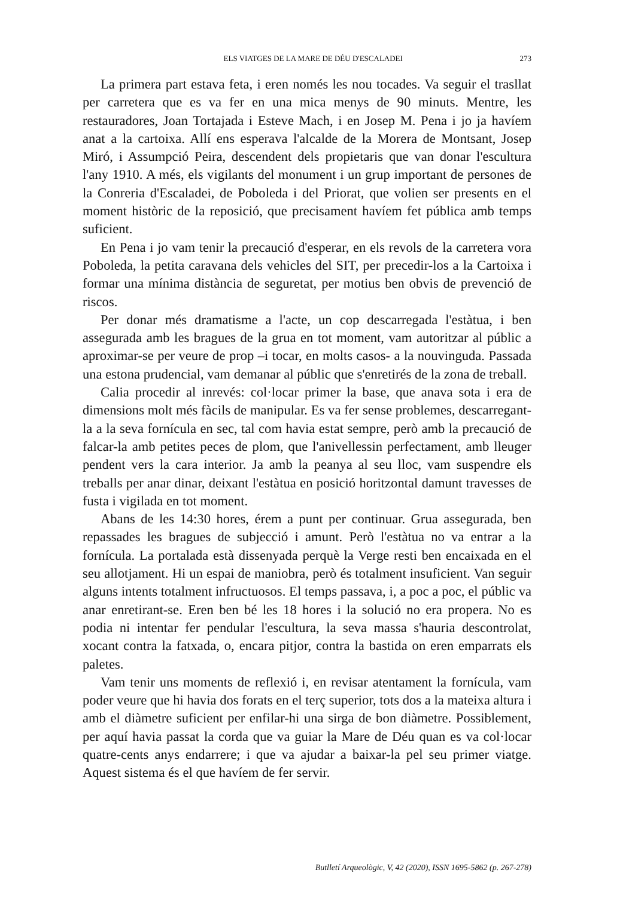ELS VIATGES DE LA MARE DE DÉU D'ESCALADEI 273
La primera part estava feta, i eren només les nou tocades. Va seguir el trasllat per carretera que es va fer en una mica menys de 90 minuts. Mentre, les restauradores, Joan Tortajada i Esteve Mach, i en Josep M. Pena i jo ja havíem anat a la cartoixa. Allí ens esperava l'alcalde de la Morera de Montsant, Josep Miró, i Assumpció Peira, descendent dels propietaris que van donar l'escultura l'any 1910. A més, els vigilants del monument i un grup important de persones de la Conreria d'Escaladei, de Poboleda i del Priorat, que volien ser presents en el moment històric de la reposició, que precisament havíem fet pública amb temps suficient.
En Pena i jo vam tenir la precaució d'esperar, en els revols de la carretera vora Poboleda, la petita caravana dels vehicles del SIT, per precedir-los a la Cartoixa i formar una mínima distància de seguretat, per motius ben obvis de prevenció de riscos.
Per donar més dramatisme a l'acte, un cop descarregada l'estàtua, i ben assegurada amb les bragues de la grua en tot moment, vam autoritzar al públic a aproximar-se per veure de prop –i tocar, en molts casos- a la nouvinguda. Passada una estona prudencial, vam demanar al públic que s'enretirés de la zona de treball.
Calia procedir al inrevés: col·locar primer la base, que anava sota i era de dimensions molt més fàcils de manipular. Es va fer sense problemes, descarregant-la a la seva fornícula en sec, tal com havia estat sempre, però amb la precaució de falcar-la amb petites peces de plom, que l'anivellessin perfectament, amb lleuger pendent vers la cara interior. Ja amb la peanya al seu lloc, vam suspendre els treballs per anar dinar, deixant l'estàtua en posició horitzontal damunt travesses de fusta i vigilada en tot moment.
Abans de les 14:30 hores, érem a punt per continuar. Grua assegurada, ben repassades les bragues de subjecció i amunt. Però l'estàtua no va entrar a la fornícula. La portalada està dissenyada perquè la Verge resti ben encaixada en el seu allotjament. Hi un espai de maniobra, però és totalment insuficient. Van seguir alguns intents totalment infructuosos. El temps passava, i, a poc a poc, el públic va anar enretirant-se. Eren ben bé les 18 hores i la solució no era propera. No es podia ni intentar fer pendular l'escultura, la seva massa s'hauria descontrolat, xocant contra la fatxada, o, encara pitjor, contra la bastida on eren emparrats els paletes.
Vam tenir uns moments de reflexió i, en revisar atentament la fornícula, vam poder veure que hi havia dos forats en el terç superior, tots dos a la mateixa altura i amb el diàmetre suficient per enfilar-hi una sirga de bon diàmetre. Possiblement, per aquí havia passat la corda que va guiar la Mare de Déu quan es va col·locar quatre-cents anys endarrere; i que va ajudar a baixar-la pel seu primer viatge. Aquest sistema és el que havíem de fer servir.
Butlletí Arqueològic, V, 42 (2020), ISSN 1695-5862 (p. 267-278)